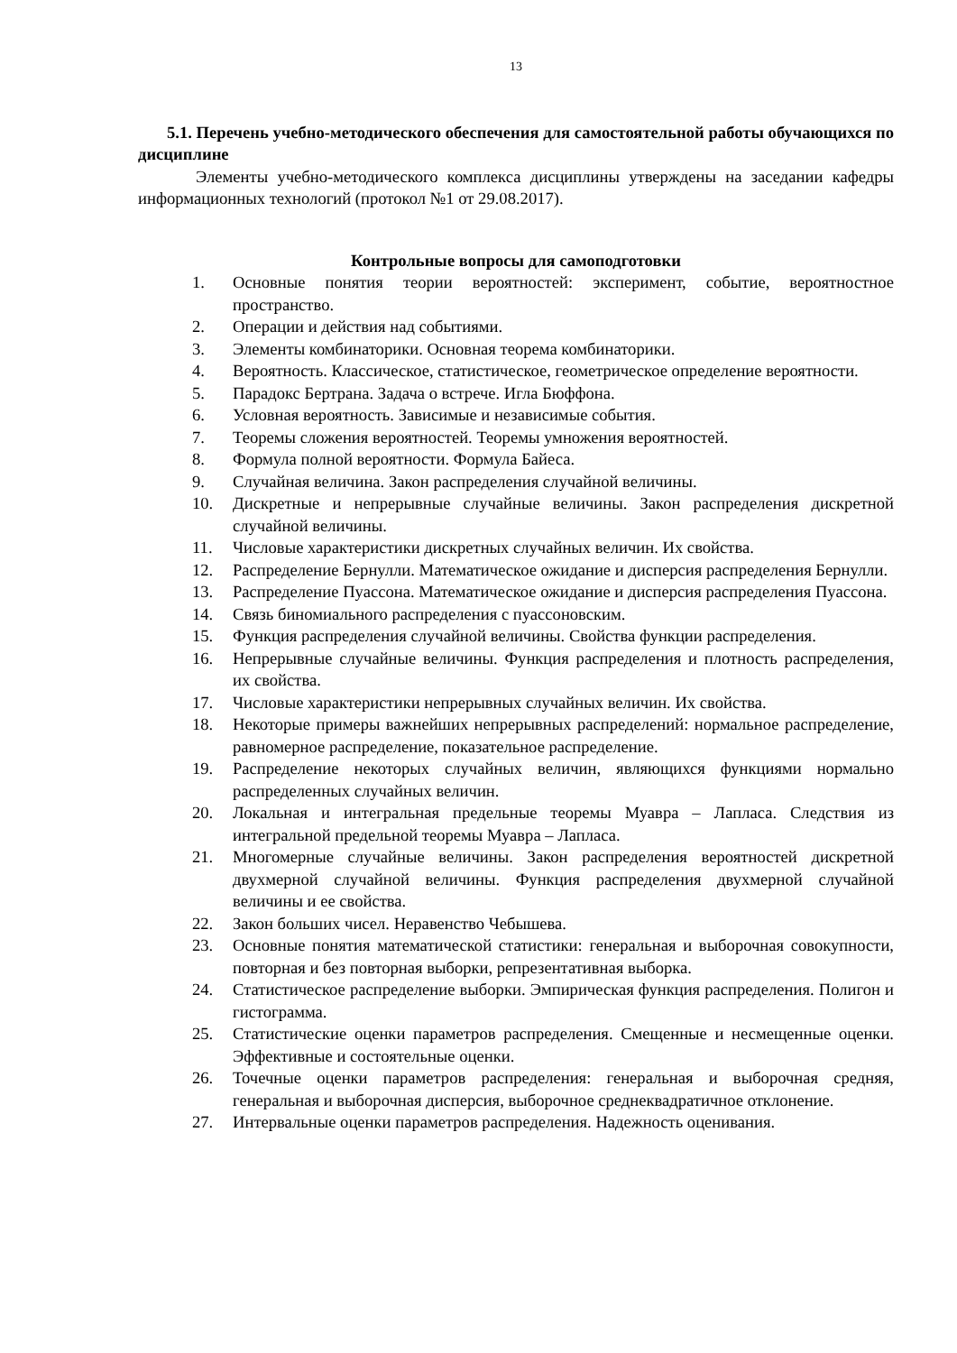13
5.1. Перечень учебно-методического обеспечения для самостоятельной работы обучающихся по дисциплине
Элементы учебно-методического комплекса дисциплины утверждены на заседании кафедры информационных технологий (протокол №1 от 29.08.2017).
Контрольные вопросы для самоподготовки
1. Основные понятия теории вероятностей: эксперимент, событие, вероятностное пространство.
2. Операции и действия над событиями.
3. Элементы комбинаторики. Основная теорема комбинаторики.
4. Вероятность. Классическое, статистическое, геометрическое определение вероятности.
5. Парадокс Бертрана. Задача о встрече. Игла Бюффона.
6. Условная вероятность. Зависимые и независимые события.
7. Теоремы сложения вероятностей. Теоремы умножения вероятностей.
8. Формула полной вероятности. Формула Байеса.
9. Случайная величина. Закон распределения случайной величины.
10. Дискретные и непрерывные случайные величины. Закон распределения дискретной случайной величины.
11. Числовые характеристики дискретных случайных величин. Их свойства.
12. Распределение Бернулли. Математическое ожидание и дисперсия распределения Бернулли.
13. Распределение Пуассона. Математическое ожидание и дисперсия распределения Пуассона.
14. Связь биномиального распределения с пуассоновским.
15. Функция распределения случайной величины. Свойства функции распределения.
16. Непрерывные случайные величины. Функция распределения и плотность распределения, их свойства.
17. Числовые характеристики непрерывных случайных величин. Их свойства.
18. Некоторые примеры важнейших непрерывных распределений: нормальное распределение, равномерное распределение, показательное распределение.
19. Распределение некоторых случайных величин, являющихся функциями нормально распределенных случайных величин.
20. Локальная и интегральная предельные теоремы Муавра – Лапласа. Следствия из интегральной предельной теоремы Муавра – Лапласа.
21. Многомерные случайные величины. Закон распределения вероятностей дискретной двухмерной случайной величины. Функция распределения двухмерной случайной величины и ее свойства.
22. Закон больших чисел. Неравенство Чебышева.
23. Основные понятия математической статистики: генеральная и выборочная совокупности, повторная и без повторная выборки, репрезентативная выборка.
24. Статистическое распределение выборки. Эмпирическая функция распределения. Полигон и гистограмма.
25. Статистические оценки параметров распределения. Смещенные и несмещенные оценки. Эффективные и состоятельные оценки.
26. Точечные оценки параметров распределения: генеральная и выборочная средняя, генеральная и выборочная дисперсия, выборочное среднеквадратичное отклонение.
27. Интервальные оценки параметров распределения. Надежность оценивания.